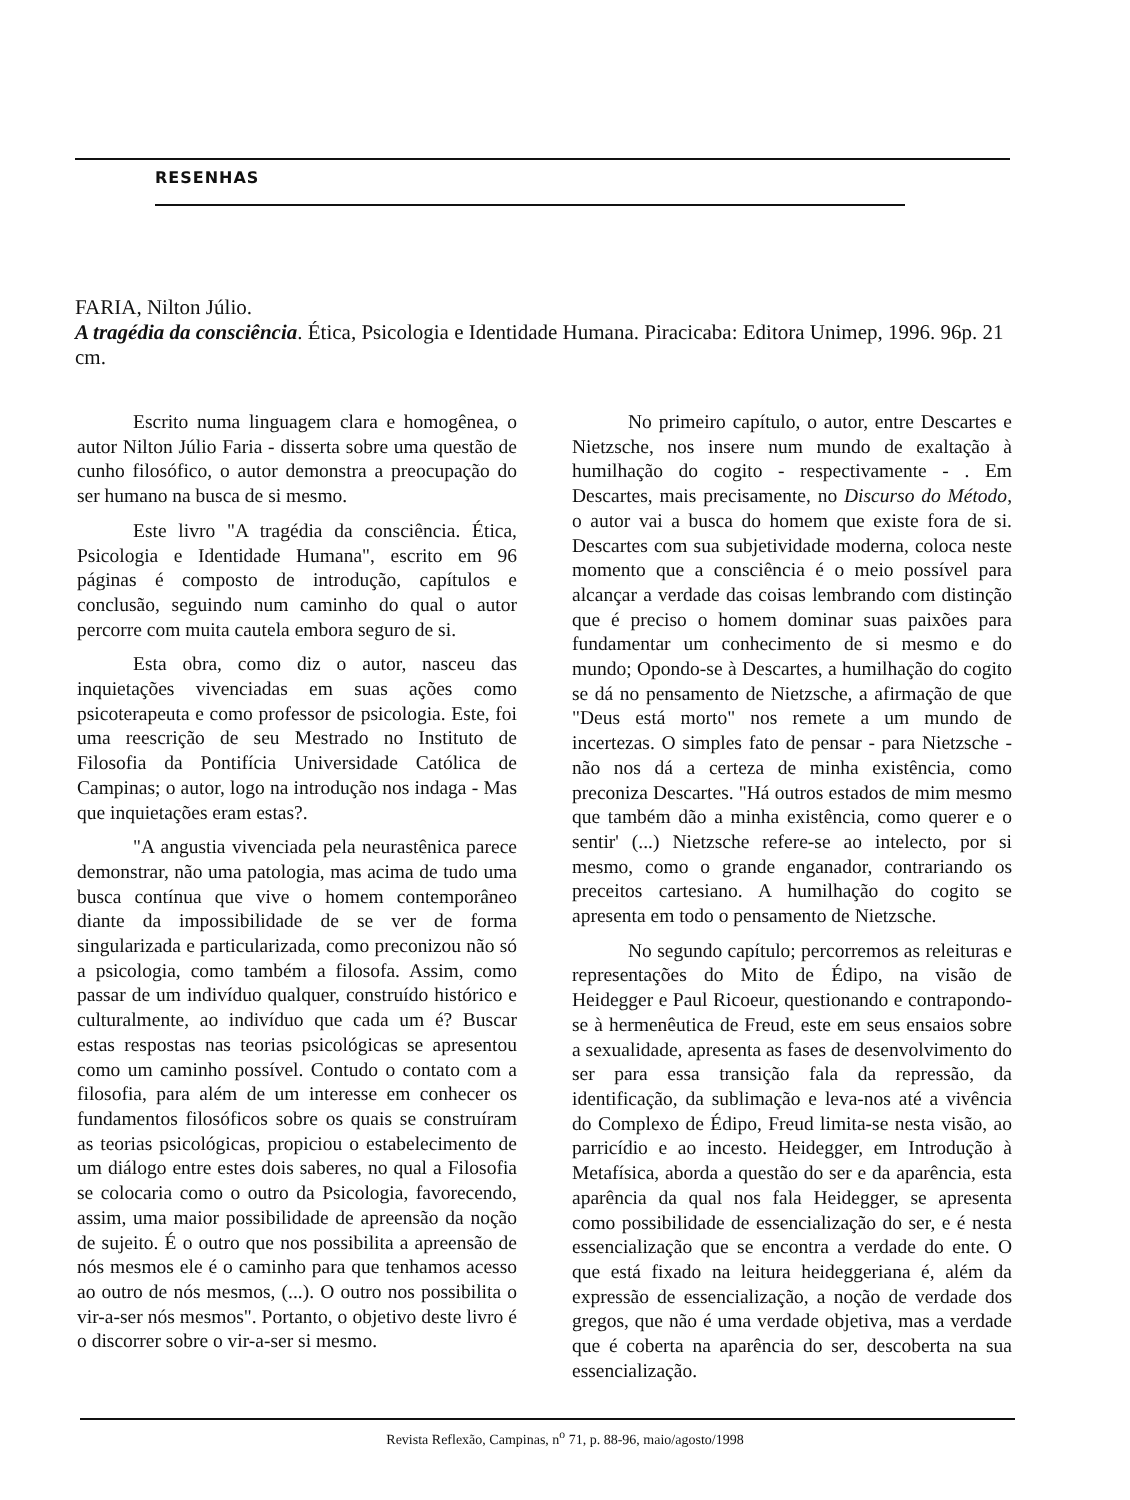RESENHAS
FARIA, Nilton Júlio.
A tragédia da consciência. Ética, Psicologia e Identidade Humana. Piracicaba: Editora Unimep, 1996. 96p. 21 cm.
Escrito numa linguagem clara e homogênea, o autor Nilton Júlio Faria - disserta sobre uma questão de cunho filosófico, o autor demonstra a preocupação do ser humano na busca de si mesmo.
Este livro "A tragédia da consciência. Ética, Psicologia e Identidade Humana", escrito em 96 páginas é composto de introdução, capítulos e conclusão, seguindo num caminho do qual o autor percorre com muita cautela embora seguro de si.
Esta obra, como diz o autor, nasceu das inquietações vivenciadas em suas ações como psicoterapeuta e como professor de psicologia. Este, foi uma reescrição de seu Mestrado no Instituto de Filosofia da Pontifícia Universidade Católica de Campinas; o autor, logo na introdução nos indaga - Mas que inquietações eram estas?.
"A angustia vivenciada pela neurastênica parece demonstrar, não uma patologia, mas acima de tudo uma busca contínua que vive o homem contemporâneo diante da impossibilidade de se ver de forma singularizada e particularizada, como preconizou não só a psicologia, como também a filosofa. Assim, como passar de um indivíduo qualquer, construído histórico e culturalmente, ao indivíduo que cada um é? Buscar estas respostas nas teorias psicológicas se apresentou como um caminho possível. Contudo o contato com a filosofia, para além de um interesse em conhecer os fundamentos filosóficos sobre os quais se construíram as teorias psicológicas, propiciou o estabelecimento de um diálogo entre estes dois saberes, no qual a Filosofia se colocaria como o outro da Psicologia, favorecendo, assim, uma maior possibilidade de apreensão da noção de sujeito. É o outro que nos possibilita a apreensão de nós mesmos ele é o caminho para que tenhamos acesso ao outro de nós mesmos, (...). O outro nos possibilita o vir-a-ser nós mesmos". Portanto, o objetivo deste livro é o discorrer sobre o vir-a-ser si mesmo.
No primeiro capítulo, o autor, entre Descartes e Nietzsche, nos insere num mundo de exaltação à humilhação do cogito - respectivamente - . Em Descartes, mais precisamente, no Discurso do Método, o autor vai a busca do homem que existe fora de si. Descartes com sua subjetividade moderna, coloca neste momento que a consciência é o meio possível para alcançar a verdade das coisas lembrando com distinção que é preciso o homem dominar suas paixões para fundamentar um conhecimento de si mesmo e do mundo; Opondo-se à Descartes, a humilhação do cogito se dá no pensamento de Nietzsche, a afirmação de que "Deus está morto" nos remete a um mundo de incertezas. O simples fato de pensar - para Nietzsche - não nos dá a certeza de minha existência, como preconiza Descartes. "Há outros estados de mim mesmo que também dão a minha existência, como querer e o sentir' (...) Nietzsche refere-se ao intelecto, por si mesmo, como o grande enganador, contrariando os preceitos cartesiano. A humilhação do cogito se apresenta em todo o pensamento de Nietzsche.
No segundo capítulo; percorremos as releituras e representações do Mito de Édipo, na visão de Heidegger e Paul Ricoeur, questionando e contrapondo-se à hermenêutica de Freud, este em seus ensaios sobre a sexualidade, apresenta as fases de desenvolvimento do ser para essa transição fala da repressão, da identificação, da sublimação e leva-nos até a vivência do Complexo de Édipo, Freud limita-se nesta visão, ao parricídio e ao incesto. Heidegger, em Introdução à Metafísica, aborda a questão do ser e da aparência, esta aparência da qual nos fala Heidegger, se apresenta como possibilidade de essencialização do ser, e é nesta essencialização que se encontra a verdade do ente. O que está fixado na leitura heideggeriana é, além da expressão de essencialização, a noção de verdade dos gregos, que não é uma verdade objetiva, mas a verdade que é coberta na aparência do ser, descoberta na sua essencialização.
Revista Reflexão, Campinas, n<sup>o</sup> 71, p. 88-96, maio/agosto/1998